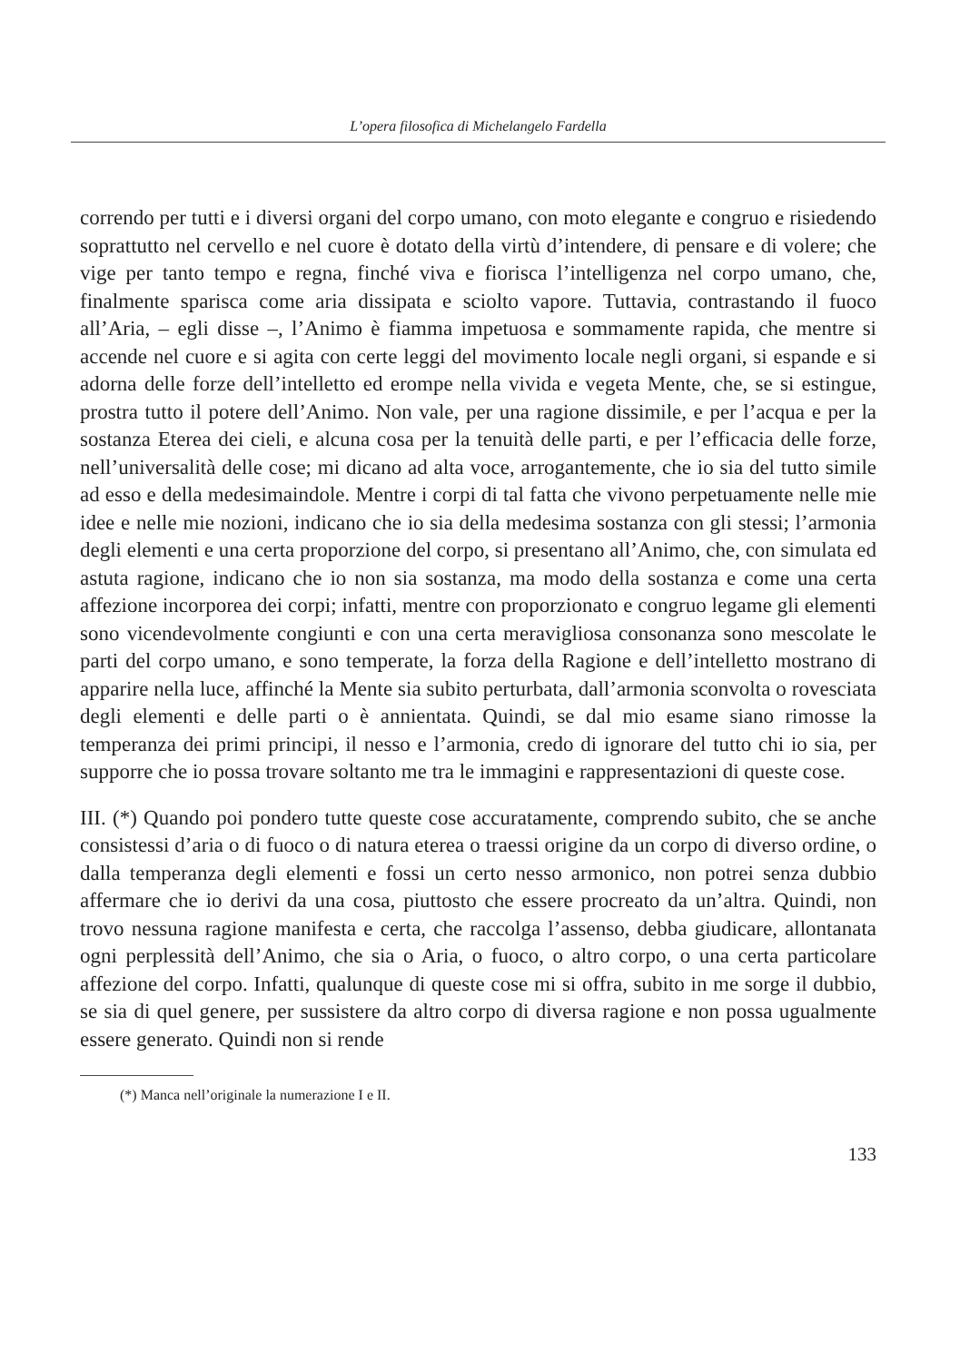L’opera filosofica di Michelangelo Fardella
correndo per tutti e i diversi organi del corpo umano, con moto elegante e congruo e risiedendo soprattutto nel cervello e nel cuore è dotato della virtù d’intendere, di pensare e di volere; che vige per tanto tempo e regna, finché viva e fiorisca l’intelligenza nel corpo umano, che, finalmente sparisca come aria dissipata e sciolto vapore. Tuttavia, contrastando il fuoco all’Aria, – egli disse –, l’Animo è fiamma impetuosa e sommamente rapida, che mentre si accende nel cuore e si agita con certe leggi del movimento locale negli organi, si espande e si adorna delle forze dell’intelletto ed erompe nella vivida e vegeta Mente, che, se si estingue, prostra tutto il potere dell’Animo. Non vale, per una ragione dissimile, e per l’acqua e per la sostanza Eterea dei cieli, e alcuna cosa per la tenuità delle parti, e per l’efficacia delle forze, nell’universalità delle cose; mi dicano ad alta voce, arrogantemente, che io sia del tutto simile ad esso e della medesimaindole. Mentre i corpi di tal fatta che vivono perpetuamente nelle mie idee e nelle mie nozioni, indicano che io sia della medesima sostanza con gli stessi; l’armonia degli elementi e una certa proporzione del corpo, si presentano all’Animo, che, con simulata ed astuta ragione, indicano che io non sia sostanza, ma modo della sostanza e come una certa affezione incorporea dei corpi; infatti, mentre con proporzionato e congruo legame gli elementi sono vicendevolmente congiunti e con una certa meravigliosa consonanza sono mescolate le parti del corpo umano, e sono temperate, la forza della Ragione e dell’intelletto mostrano di apparire nella luce, affinché la Mente sia subito perturbata, dall’armonia sconvolta o rovesciata degli elementi e delle parti o è annientata. Quindi, se dal mio esame siano rimosse la temperanza dei primi principi, il nesso e l’armonia, credo di ignorare del tutto chi io sia, per supporre che io possa trovare soltanto me tra le immagini e rappresentazioni di queste cose.
III. (*) Quando poi pondero tutte queste cose accuratamente, comprendo subito, che se anche consistessi d’aria o di fuoco o di natura eterea o traessi origine da un corpo di diverso ordine, o dalla temperanza degli elementi e fossi un certo nesso armonico, non potrei senza dubbio affermare che io derivi da una cosa, piuttosto che essere procreato da un’altra. Quindi, non trovo nessuna ragione manifesta e certa, che raccolga l’assenso, debba giudicare, allontanata ogni perplessità dell’Animo, che sia o Aria, o fuoco, o altro corpo, o una certa particolare affezione del corpo. Infatti, qualunque di queste cose mi si offra, subito in me sorge il dubbio, se sia di quel genere, per sussistere da altro corpo di diversa ragione e non possa ugualmente essere generato. Quindi non si rende
(*) Manca nell’originale la numerazione I e II.
133